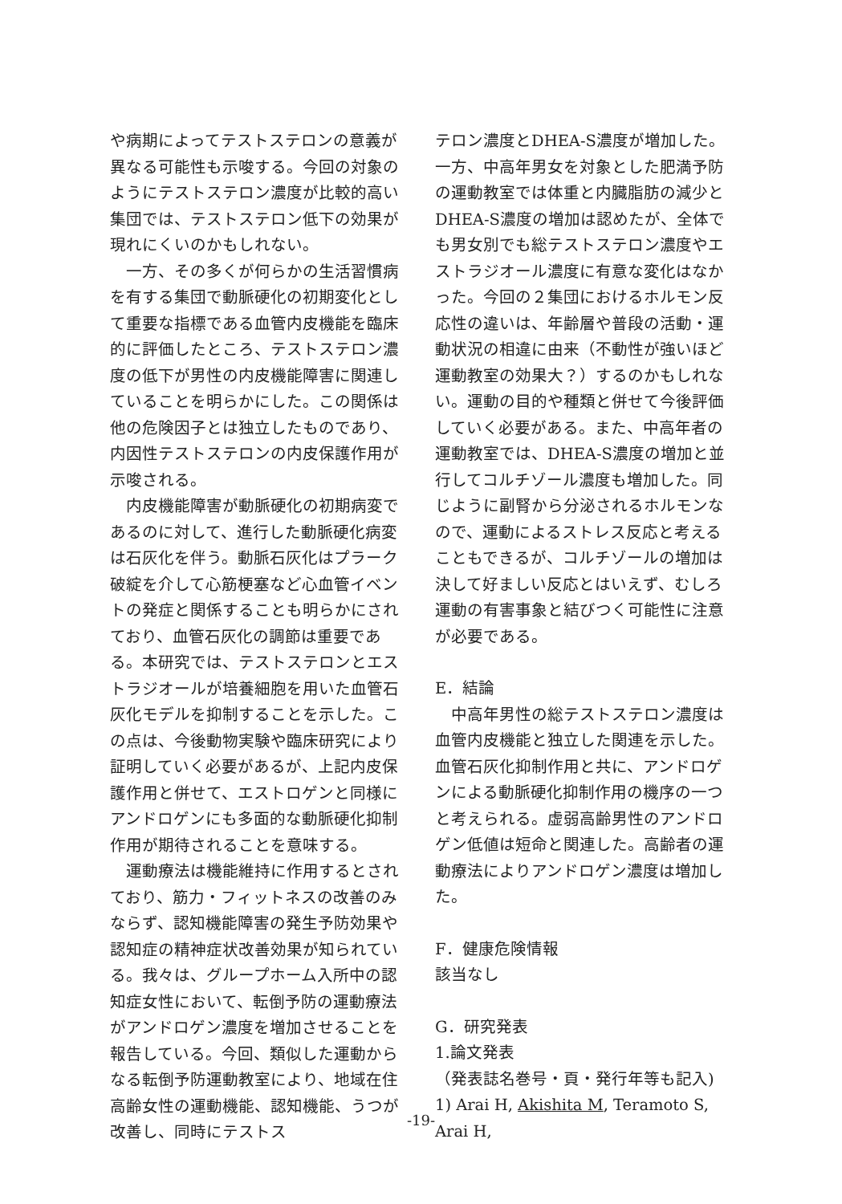や病期によってテストステロンの意義が異なる可能性も示唆する。今回の対象のようにテストステロン濃度が比較的高い集団では、テストステロン低下の効果が現れにくいのかもしれない。
一方、その多くが何らかの生活習慣病を有する集団で動脈硬化の初期変化として重要な指標である血管内皮機能を臨床的に評価したところ、テストステロン濃度の低下が男性の内皮機能障害に関連していることを明らかにした。この関係は他の危険因子とは独立したものであり、内因性テストステロンの内皮保護作用が示唆される。
内皮機能障害が動脈硬化の初期病変であるのに対して、進行した動脈硬化病変は石灰化を伴う。動脈石灰化はプラーク破綻を介して心筋梗塞など心血管イベントの発症と関係することも明らかにされており、血管石灰化の調節は重要である。本研究では、テストステロンとエストラジオールが培養細胞を用いた血管石灰化モデルを抑制することを示した。この点は、今後動物実験や臨床研究により証明していく必要があるが、上記内皮保護作用と併せて、エストロゲンと同様にアンドロゲンにも多面的な動脈硬化抑制作用が期待されることを意味する。
運動療法は機能維持に作用するとされており、筋力・フィットネスの改善のみならず、認知機能障害の発生予防効果や認知症の精神症状改善効果が知られている。我々は、グループホーム入所中の認知症女性において、転倒予防の運動療法がアンドロゲン濃度を増加させることを報告している。今回、類似した運動からなる転倒予防運動教室により、地域在住高齢女性の運動機能、認知機能、うつが改善し、同時にテストス
テロン濃度とDHEA-S濃度が増加した。一方、中高年男女を対象とした肥満予防の運動教室では体重と内臓脂肪の減少とDHEA-S濃度の増加は認めたが、全体でも男女別でも総テストステロン濃度やエストラジオール濃度に有意な変化はなかった。今回の２集団におけるホルモン反応性の違いは、年齢層や普段の活動・運動状況の相違に由来（不動性が強いほど運動教室の効果大？）するのかもしれない。運動の目的や種類と併せて今後評価していく必要がある。また、中高年者の運動教室では、DHEA-S濃度の増加と並行してコルチゾール濃度も増加した。同じように副腎から分泌されるホルモンなので、運動によるストレス反応と考えることもできるが、コルチゾールの増加は決して好ましい反応とはいえず、むしろ運動の有害事象と結びつく可能性に注意が必要である。
E．結論
中高年男性の総テストステロン濃度は血管内皮機能と独立した関連を示した。血管石灰化抑制作用と共に、アンドロゲンによる動脈硬化抑制作用の機序の一つと考えられる。虚弱高齢男性のアンドロゲン低値は短命と関連した。高齢者の運動療法によりアンドロゲン濃度は増加した。
F．健康危険情報
該当なし
G．研究発表
1.論文発表
（発表誌名巻号・頁・発行年等も記入)
1) Arai H, Akishita M, Teramoto S, Arai H,
-19-